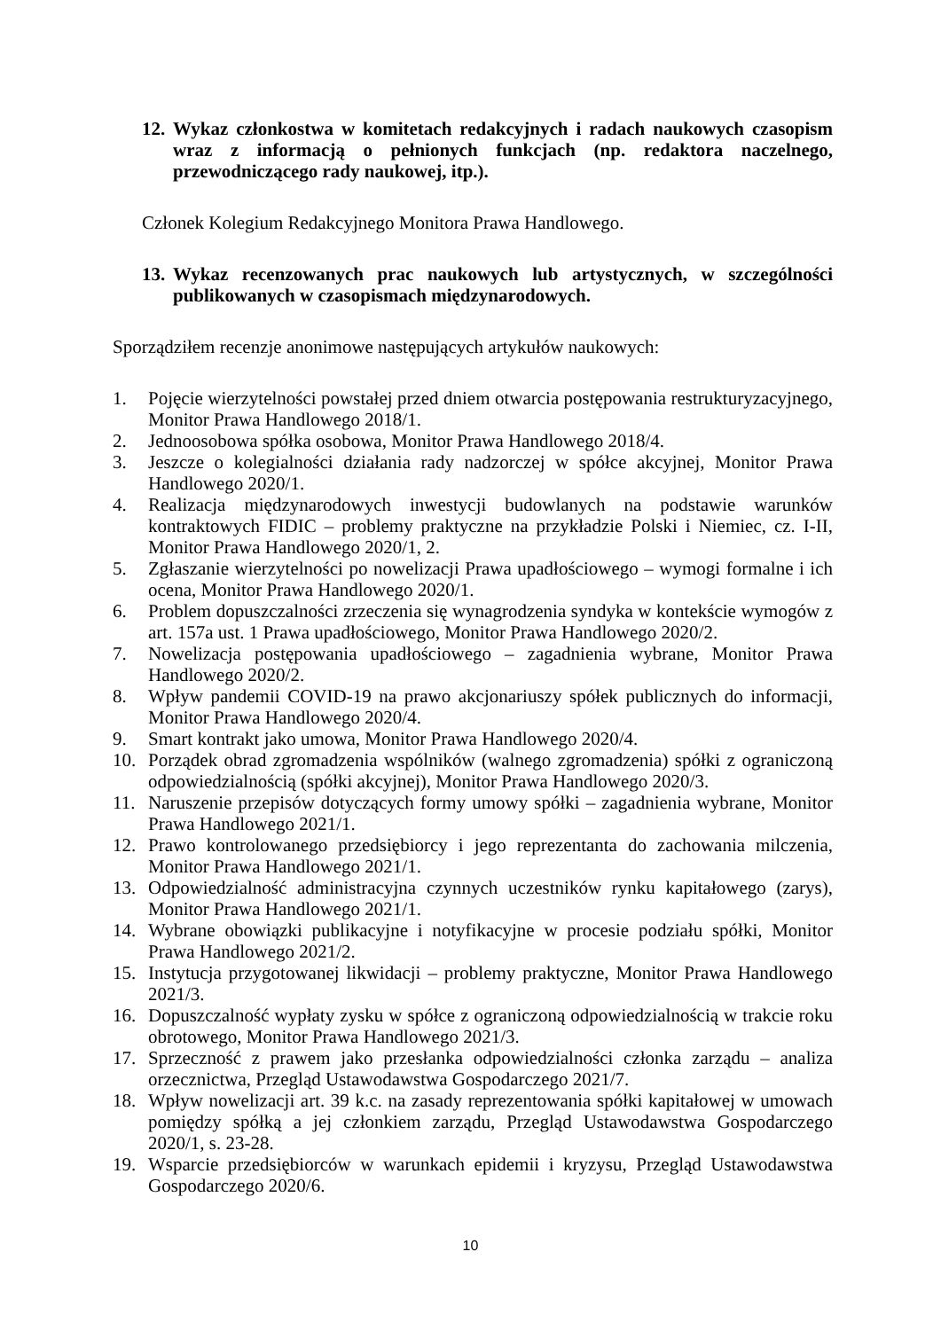12. Wykaz członkostwa w komitetach redakcyjnych i radach naukowych czasopism wraz z informacją o pełnionych funkcjach (np. redaktora naczelnego, przewodniczącego rady naukowej, itp.).
Członek Kolegium Redakcyjnego Monitora Prawa Handlowego.
13. Wykaz recenzowanych prac naukowych lub artystycznych, w szczególności publikowanych w czasopismach międzynarodowych.
Sporządziłem recenzje anonimowe następujących artykułów naukowych:
1. Pojęcie wierzytelności powstałej przed dniem otwarcia postępowania restrukturyzacyjnego, Monitor Prawa Handlowego 2018/1.
2. Jednoosobowa spółka osobowa, Monitor Prawa Handlowego 2018/4.
3. Jeszcze o kolegialności działania rady nadzorczej w spółce akcyjnej, Monitor Prawa Handlowego 2020/1.
4. Realizacja międzynarodowych inwestycji budowlanych na podstawie warunków kontraktowych FIDIC – problemy praktyczne na przykładzie Polski i Niemiec, cz. I-II, Monitor Prawa Handlowego 2020/1, 2.
5. Zgłaszanie wierzytelności po nowelizacji Prawa upadłościowego – wymogi formalne i ich ocena, Monitor Prawa Handlowego 2020/1.
6. Problem dopuszczalności zrzeczenia się wynagrodzenia syndyka w kontekście wymogów z art. 157a ust. 1 Prawa upadłościowego, Monitor Prawa Handlowego 2020/2.
7. Nowelizacja postępowania upadłościowego – zagadnienia wybrane, Monitor Prawa Handlowego 2020/2.
8. Wpływ pandemii COVID-19 na prawo akcjonariuszy spółek publicznych do informacji, Monitor Prawa Handlowego 2020/4.
9. Smart kontrakt jako umowa, Monitor Prawa Handlowego 2020/4.
10. Porządek obrad zgromadzenia wspólników (walnego zgromadzenia) spółki z ograniczoną odpowiedzialnością (spółki akcyjnej), Monitor Prawa Handlowego 2020/3.
11. Naruszenie przepisów dotyczących formy umowy spółki – zagadnienia wybrane, Monitor Prawa Handlowego 2021/1.
12. Prawo kontrolowanego przedsiębiorcy i jego reprezentanta do zachowania milczenia, Monitor Prawa Handlowego 2021/1.
13. Odpowiedzialność administracyjna czynnych uczestników rynku kapitałowego (zarys), Monitor Prawa Handlowego 2021/1.
14. Wybrane obowiązki publikacyjne i notyfikacyjne w procesie podziału spółki, Monitor Prawa Handlowego 2021/2.
15. Instytucja przygotowanej likwidacji – problemy praktyczne, Monitor Prawa Handlowego 2021/3.
16. Dopuszczalność wypłaty zysku w spółce z ograniczoną odpowiedzialnością w trakcie roku obrotowego, Monitor Prawa Handlowego 2021/3.
17. Sprzeczność z prawem jako przesłanka odpowiedzialności członka zarządu – analiza orzecznictwa, Przegląd Ustawodawstwa Gospodarczego 2021/7.
18. Wpływ nowelizacji art. 39 k.c. na zasady reprezentowania spółki kapitałowej w umowach pomiędzy spółką a jej członkiem zarządu, Przegląd Ustawodawstwa Gospodarczego 2020/1, s. 23-28.
19. Wsparcie przedsiębiorców w warunkach epidemii i kryzysu, Przegląd Ustawodawstwa Gospodarczego 2020/6.
10